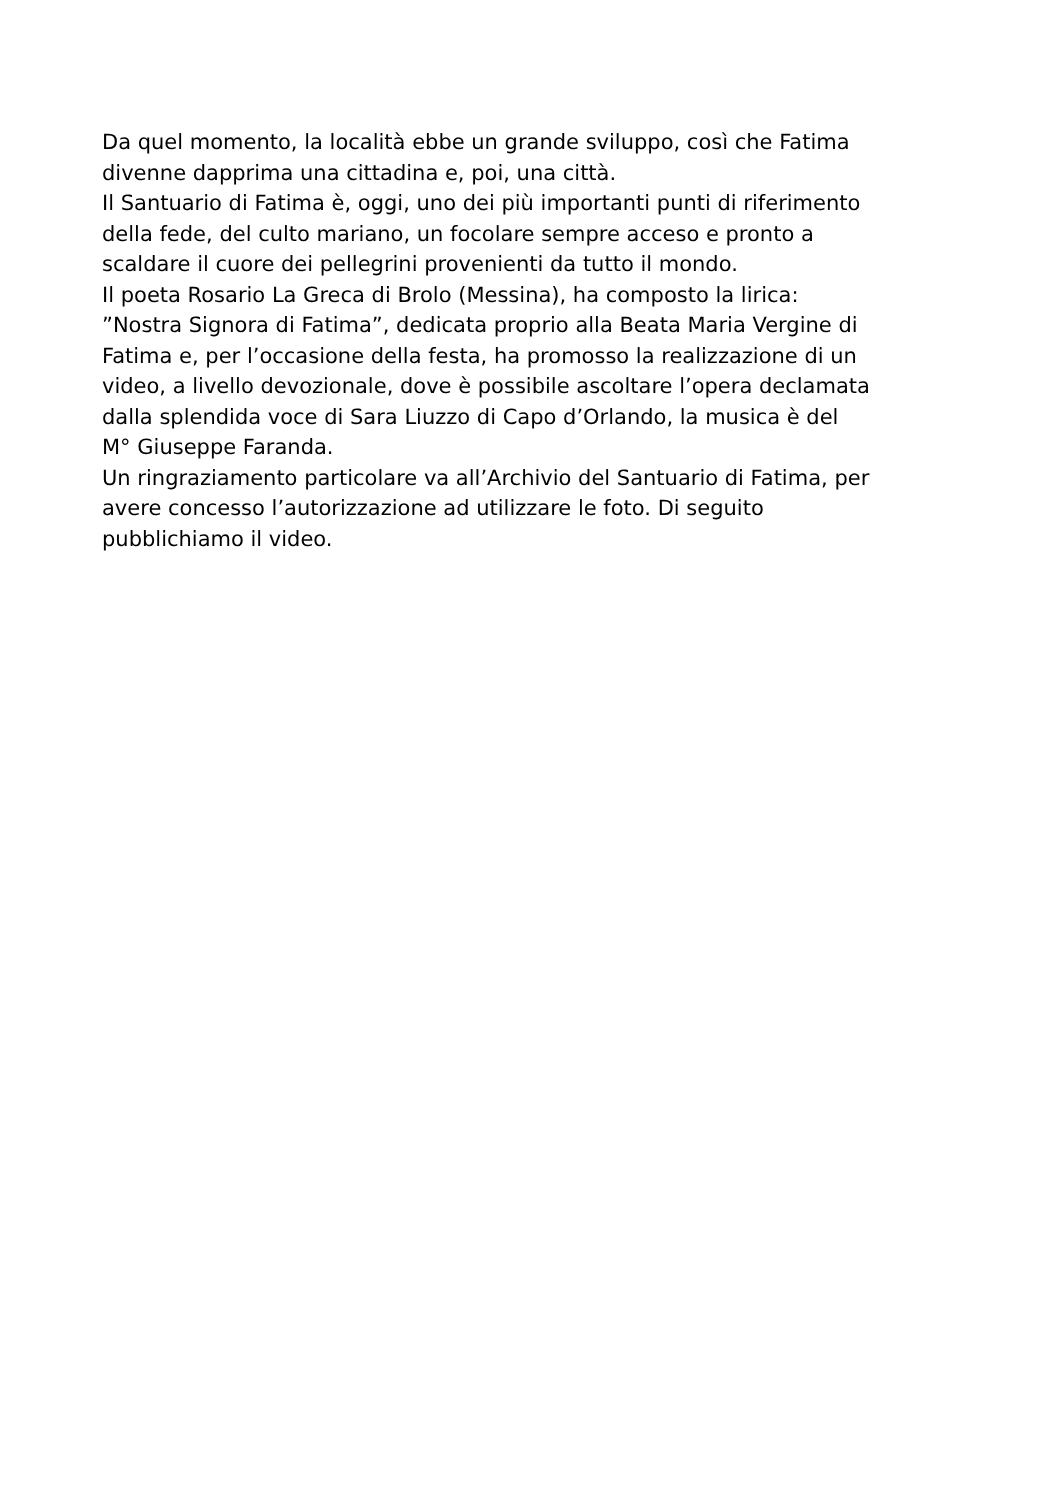Da quel momento, la località ebbe un grande sviluppo, così che Fatima
divenne dapprima una cittadina e, poi, una città.
Il Santuario di Fatima è, oggi, uno dei più importanti punti di riferimento
della fede, del culto mariano, un focolare sempre acceso e pronto a
scaldare il cuore dei pellegrini provenienti da tutto il mondo.
Il poeta Rosario La Greca di Brolo (Messina), ha composto la lirica:
”Nostra Signora di Fatima”, dedicata proprio alla Beata Maria Vergine di
Fatima e, per l’occasione della festa, ha promosso la realizzazione di un
video, a livello devozionale, dove è possibile ascoltare l’opera declamata
dalla splendida voce di Sara Liuzzo di Capo d’Orlando, la musica è del
M° Giuseppe Faranda.
Un ringraziamento particolare va all’Archivio del Santuario di Fatima, per
avere concesso l’autorizzazione ad utilizzare le foto. Di seguito
pubblichiamo il video.